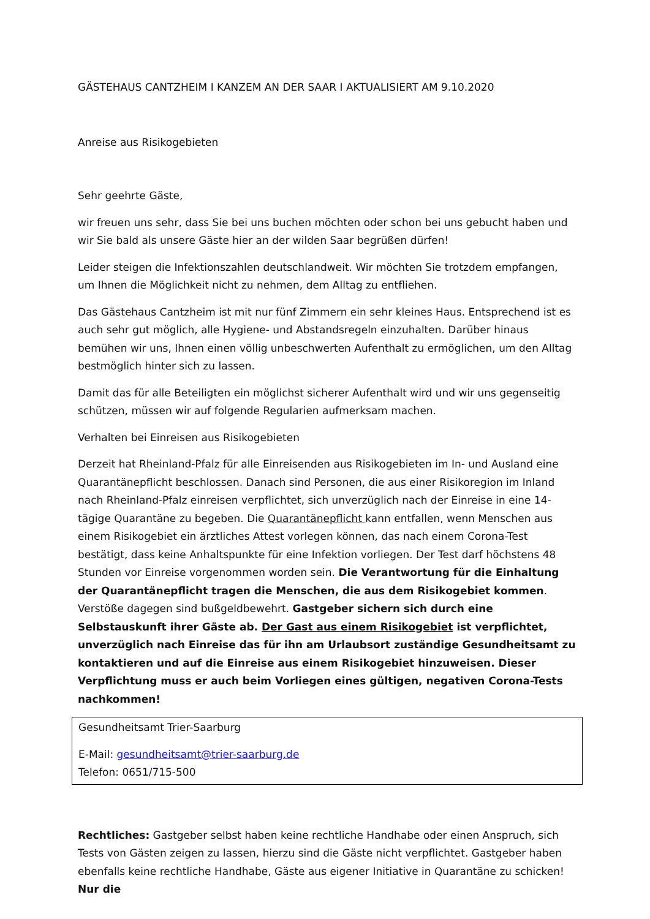GÄSTEHAUS CANTZHEIM I KANZEM AN DER SAAR I AKTUALISIERT AM 9.10.2020
Anreise aus Risikogebieten
Sehr geehrte Gäste,
wir freuen uns sehr, dass Sie bei uns buchen möchten oder schon bei uns gebucht haben und wir Sie bald als unsere Gäste hier an der wilden Saar begrüßen dürfen!
Leider steigen die Infektionszahlen deutschlandweit. Wir möchten Sie trotzdem empfangen, um Ihnen die Möglichkeit nicht zu nehmen, dem Alltag zu entfliehen.
Das Gästehaus Cantzheim ist mit nur fünf Zimmern ein sehr kleines Haus. Entsprechend ist es auch sehr gut möglich, alle Hygiene- und Abstandsregeln einzuhalten. Darüber hinaus bemühen wir uns, Ihnen einen völlig unbeschwerten Aufenthalt zu ermöglichen, um den Alltag bestmöglich hinter sich zu lassen.
Damit das für alle Beteiligten ein möglichst sicherer Aufenthalt wird und wir uns gegenseitig schützen, müssen wir auf folgende Regularien aufmerksam machen.
Verhalten bei Einreisen aus Risikogebieten
Derzeit hat Rheinland-Pfalz für alle Einreisenden aus Risikogebieten im In- und Ausland eine Quarantänepflicht beschlossen. Danach sind Personen, die aus einer Risikoregion im Inland nach Rheinland-Pfalz einreisen verpflichtet, sich unverzüglich nach der Einreise in eine 14-tägige Quarantäne zu begeben. Die Quarantänepflicht kann entfallen, wenn Menschen aus einem Risikogebiet ein ärztliches Attest vorlegen können, das nach einem Corona-Test bestätigt, dass keine Anhaltspunkte für eine Infektion vorliegen. Der Test darf höchstens 48 Stunden vor Einreise vorgenommen worden sein. Die Verantwortung für die Einhaltung der Quarantänepflicht tragen die Menschen, die aus dem Risikogebiet kommen. Verstöße dagegen sind bußgeldbewehrt. Gastgeber sichern sich durch eine Selbstauskunft ihrer Gäste ab. Der Gast aus einem Risikogebiet ist verpflichtet, unverzüglich nach Einreise das für ihn am Urlaubsort zuständige Gesundheitsamt zu kontaktieren und auf die Einreise aus einem Risikogebiet hinzuweisen. Dieser Verpflichtung muss er auch beim Vorliegen eines gültigen, negativen Corona-Tests nachkommen!
Gesundheitsamt Trier-Saarburg
E-Mail: gesundheitsamt@trier-saarburg.de
Telefon: 0651/715-500
Rechtliches: Gastgeber selbst haben keine rechtliche Handhabe oder einen Anspruch, sich Tests von Gästen zeigen zu lassen, hierzu sind die Gäste nicht verpflichtet. Gastgeber haben ebenfalls keine rechtliche Handhabe, Gäste aus eigener Initiative in Quarantäne zu schicken! Nur die